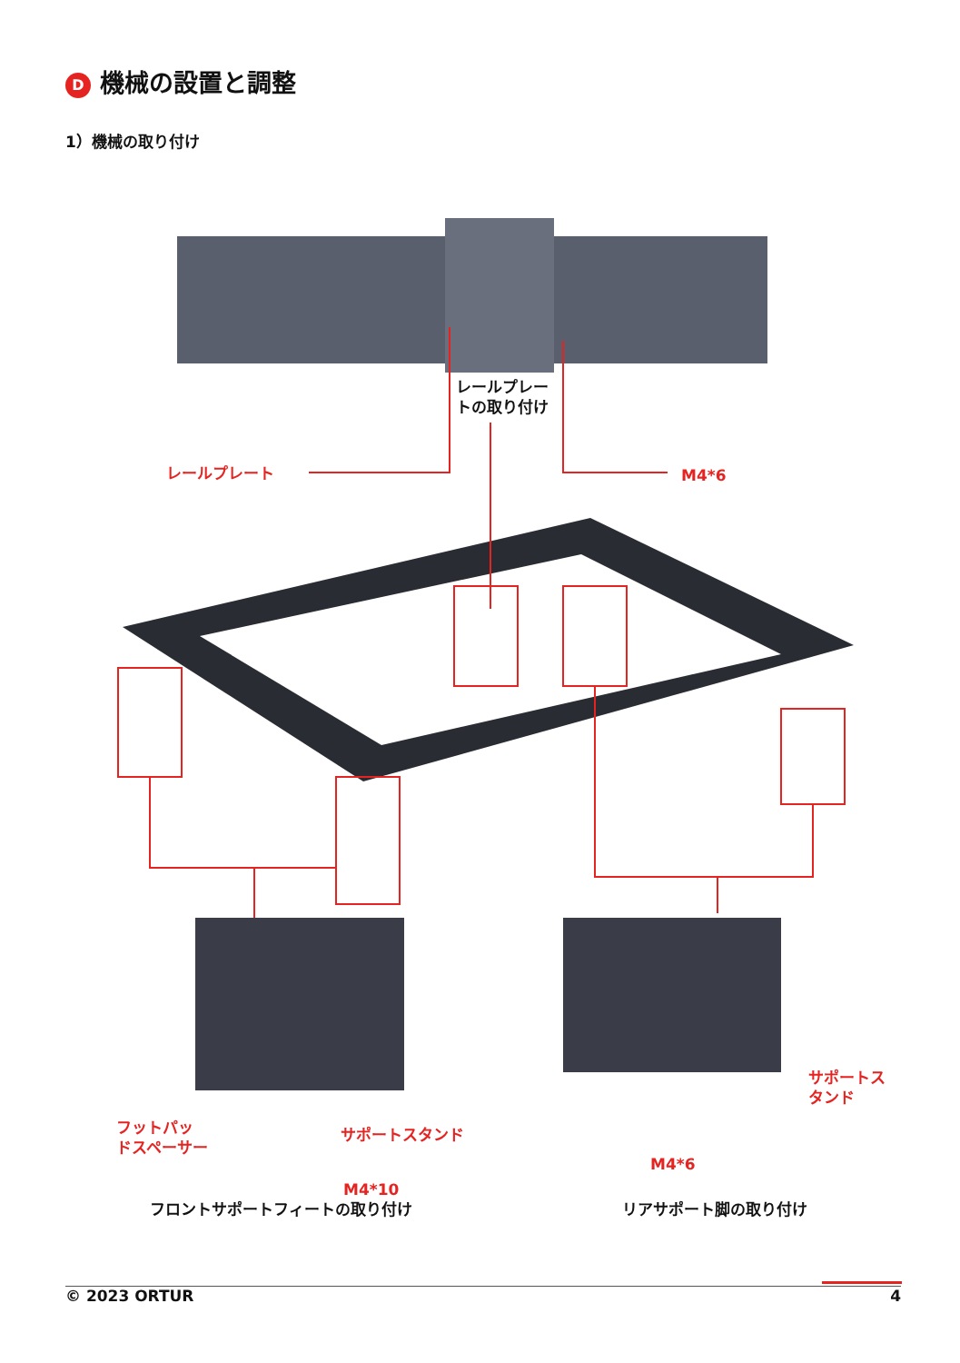D機械の設置と調整
1）機械の取り付け
レールプレー
トの取り付け
レールプレート M4*6
サポートス
タンド
フットパッ
ドスペーサー
サポートスタンド
M4*6
M4*10
フロントサポートフィートの取り付け リアサポート脚の取り付け
© 2023 ORTUR 4